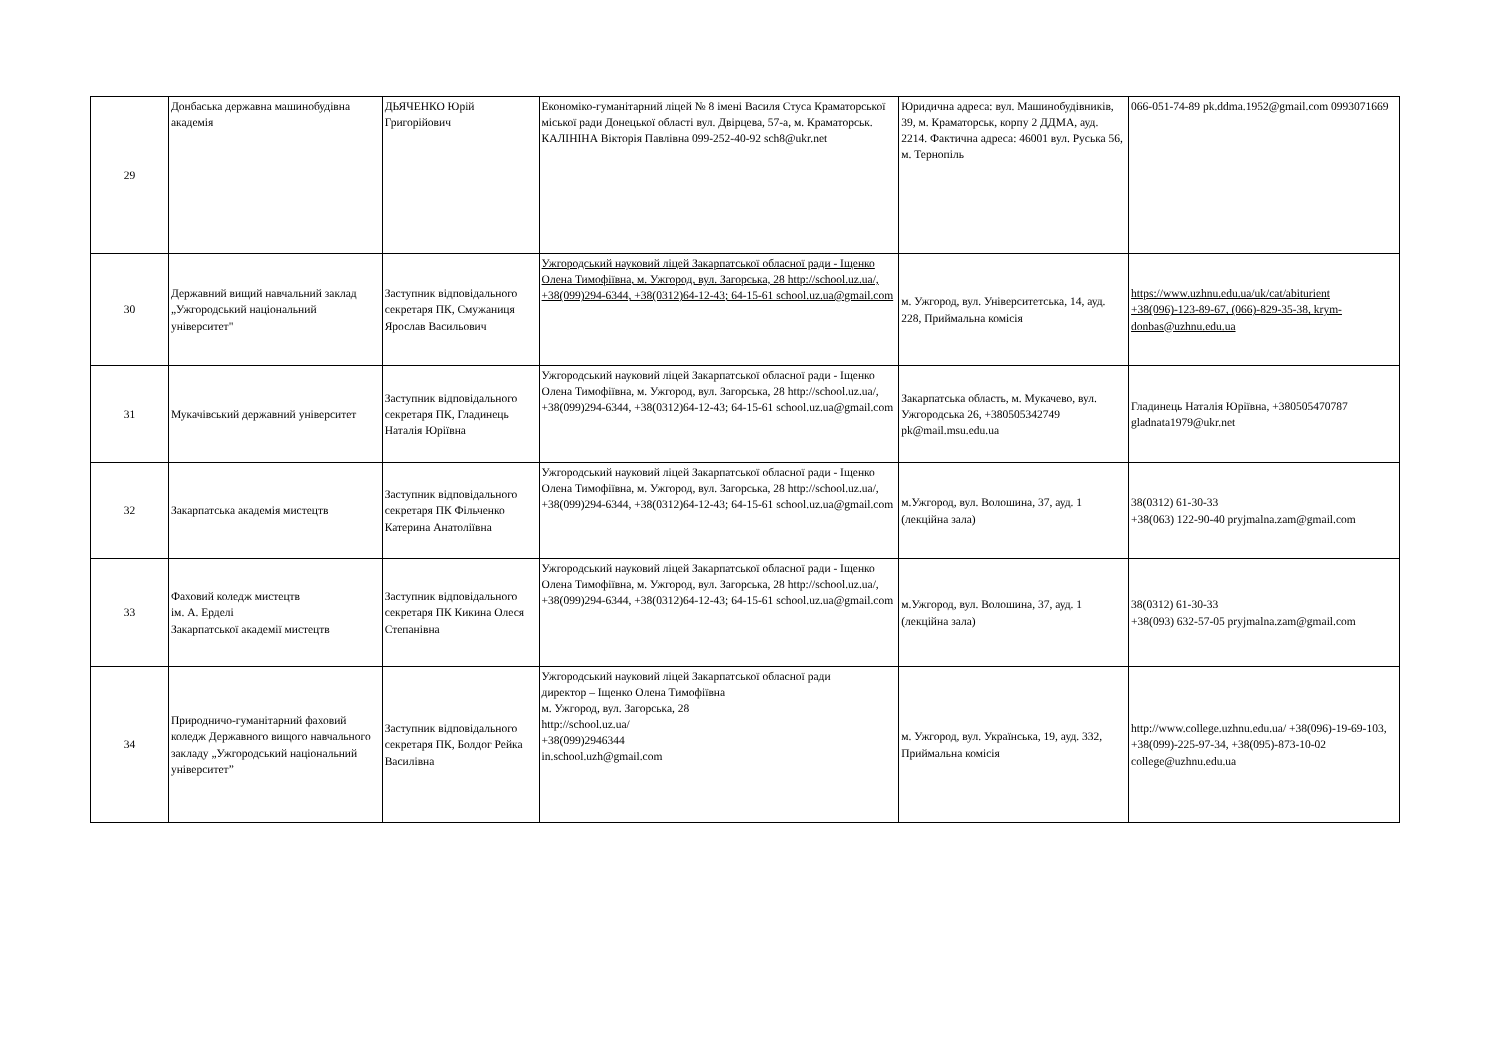| 29 | Донбаська державна машинобудівна академія | ДЬЯЧЕНКО Юрій Григорійович | Економіко-гуманітарний ліцей № 8 імені Василя Стуса Краматорської міської ради Донецької області вул. Двірцева, 57-а, м. Краматорськ. КАЛІНІНА Вікторія Павлівна 099-252-40-92 sch8@ukr.net | Юридична адреса: вул. Машинобудівників, 39, м. Краматорськ, корпу 2 ДДМА, ауд. 2214. Фактична адреса: 46001 вул. Руська 56, м. Тернопіль | 066-051-74-89 pk.ddma.1952@gmail.com 0993071669 |
| 30 | Державний вищий навчальний заклад „Ужгородський національний університет" | Заступник відповідального секретаря ПК, Смужаниця Ярослав Васильович | Ужгородський науковий ліцей Закарпатської обласної ради - Іщенко Олена Тимофіївна, м. Ужгород, вул. Загорська, 28 http://school.uz.ua/, +38(099)294-6344, +38(0312)64-12-43; 64-15-61 school.uz.ua@gmail.com | м. Ужгород, вул. Університетська, 14, ауд. 228, Приймальна комісія | https://www.uzhnu.edu.ua/uk/cat/abiturient +38(096)-123-89-67, (066)-829-35-38, krym-donbas@uzhnu.edu.ua |
| 31 | Мукачівський державний університет | Заступник відповідального секретаря ПК, Гладинець Наталія Юріївна | Ужгородський науковий ліцей Закарпатської обласної ради - Іщенко Олена Тимофіївна, м. Ужгород, вул. Загорська, 28 http://school.uz.ua/, +38(099)294-6344, +38(0312)64-12-43; 64-15-61 school.uz.ua@gmail.com | Закарпатська область, м. Мукачево, вул. Ужгородська 26, +380505342749 pk@mail.msu.edu.ua | Гладинець Наталія Юріївна, +380505470787 gladnata1979@ukr.net |
| 32 | Закарпатська академія мистецтв | Заступник відповідального секретаря ПК Фільченко Катерина Анатоліївна | Ужгородський науковий ліцей Закарпатської обласної ради - Іщенко Олена Тимофіївна, м. Ужгород, вул. Загорська, 28 http://school.uz.ua/, +38(099)294-6344, +38(0312)64-12-43; 64-15-61 school.uz.ua@gmail.com | м.Ужгород, вул. Волошина, 37, ауд. 1 (лекційна зала) | 38(0312) 61-30-33 +38(063) 122-90-40 pryjmalna.zam@gmail.com |
| 33 | Фаховий коледж мистецтв ім. А. Ерделі Закарпатської академії мистецтв | Заступник відповідального секретаря ПК Кикина Олеся Степанівна | Ужгородський науковий ліцей Закарпатської обласної ради - Іщенко Олена Тимофіївна, м. Ужгород, вул. Загорська, 28 http://school.uz.ua/, +38(099)294-6344, +38(0312)64-12-43; 64-15-61 school.uz.ua@gmail.com | м.Ужгород, вул. Волошина, 37, ауд. 1 (лекційна зала) | 38(0312) 61-30-33 +38(093) 632-57-05 pryjmalna.zam@gmail.com |
| 34 | Природничо-гуманітарний фаховий коледж Державного вищого навчального закладу „Ужгородський національний університет” | Заступник відповідального секретаря ПК, Болдог Рейка Василівна | Ужгородський науковий ліцей Закарпатської обласної ради директор – Іщенко Олена Тимофіївна м. Ужгород, вул. Загорська, 28 http://school.uz.ua/ +38(099)2946344 in.school.uzh@gmail.com | м. Ужгород, вул. Українська, 19, ауд. 332, Приймальна комісія | http://www.college.uzhnu.edu.ua/ +38(096)-19-69-103, +38(099)-225-97-34, +38(095)-873-10-02 college@uzhnu.edu.ua |